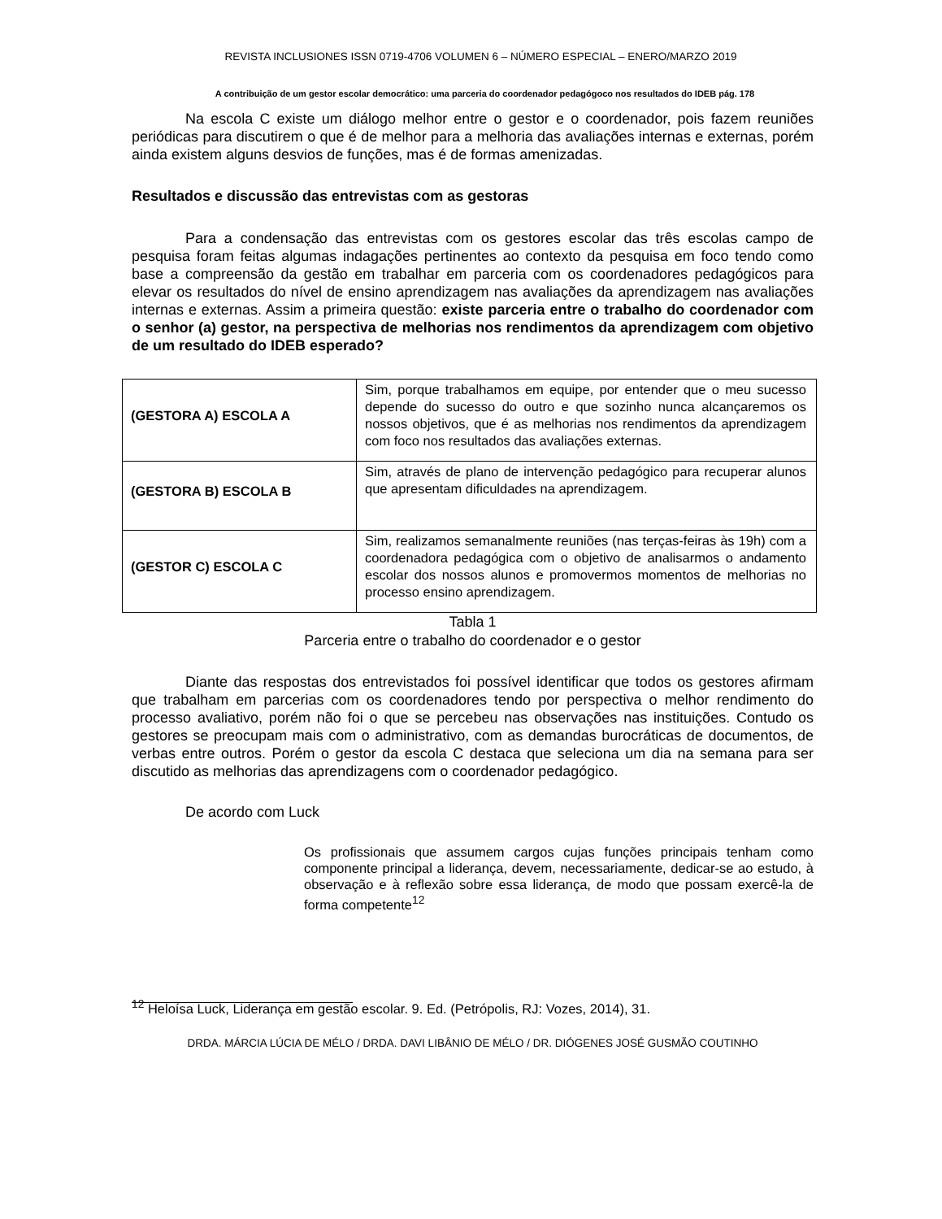REVISTA INCLUSIONES ISSN 0719-4706 VOLUMEN 6 – NÚMERO ESPECIAL – ENERO/MARZO 2019
A contribuição de um gestor escolar democrático: uma parceria do coordenador pedagógoco nos resultados do IDEB pág. 178
Na escola C existe um diálogo melhor entre o gestor e o coordenador, pois fazem reuniões periódicas para discutirem o que é de melhor para a melhoria das avaliações internas e externas, porém ainda existem alguns desvios de funções, mas é de formas amenizadas.
Resultados e discussão das entrevistas com as gestoras
Para a condensação das entrevistas com os gestores escolar das três escolas campo de pesquisa foram feitas algumas indagações pertinentes ao contexto da pesquisa em foco tendo como base a compreensão da gestão em trabalhar em parceria com os coordenadores pedagógicos para elevar os resultados do nível de ensino aprendizagem nas avaliações da aprendizagem nas avaliações internas e externas. Assim a primeira questão: existe parceria entre o trabalho do coordenador com o senhor (a) gestor, na perspectiva de melhorias nos rendimentos da aprendizagem com objetivo de um resultado do IDEB esperado?
| (GESTORA A) ESCOLA A | Sim, porque trabalhamos em equipe, por entender que o meu sucesso depende do sucesso do outro e que sozinho nunca alcançaremos os nossos objetivos, que é as melhorias nos rendimentos da aprendizagem com foco nos resultados das avaliações externas. |
| (GESTORA B) ESCOLA B | Sim, através de plano de intervenção pedagógico para recuperar alunos que apresentam dificuldades na aprendizagem. |
| (GESTOR C) ESCOLA C | Sim, realizamos semanalmente reuniões (nas terças-feiras às 19h) com a coordenadora pedagógica com o objetivo de analisarmos o andamento escolar dos nossos alunos e promovermos momentos de melhorias no processo ensino aprendizagem. |
Tabla 1
Parceria entre o trabalho do coordenador e o gestor
Diante das respostas dos entrevistados foi possível identificar que todos os gestores afirmam que trabalham em parcerias com os coordenadores tendo por perspectiva o melhor rendimento do processo avaliativo, porém não foi o que se percebeu nas observações nas instituições. Contudo os gestores se preocupam mais com o administrativo, com as demandas burocráticas de documentos, de verbas entre outros. Porém o gestor da escola C destaca que seleciona um dia na semana para ser discutido as melhorias das aprendizagens com o coordenador pedagógico.
De acordo com Luck
Os profissionais que assumem cargos cujas funções principais tenham como componente principal a liderança, devem, necessariamente, dedicar-se ao estudo, à observação e à reflexão sobre essa liderança, de modo que possam exercê-la de forma competente<sup>12</sup>
<sup>12</sup> Heloísa Luck, Liderança em gestão escolar. 9. Ed. (Petrópolis, RJ: Vozes, 2014), 31.
DRDA. MÁRCIA LÚCIA DE MÉLO / DRDA. DAVI LIBÂNIO DE MÉLO / DR. DIÓGENES JOSÉ GUSMÃO COUTINHO